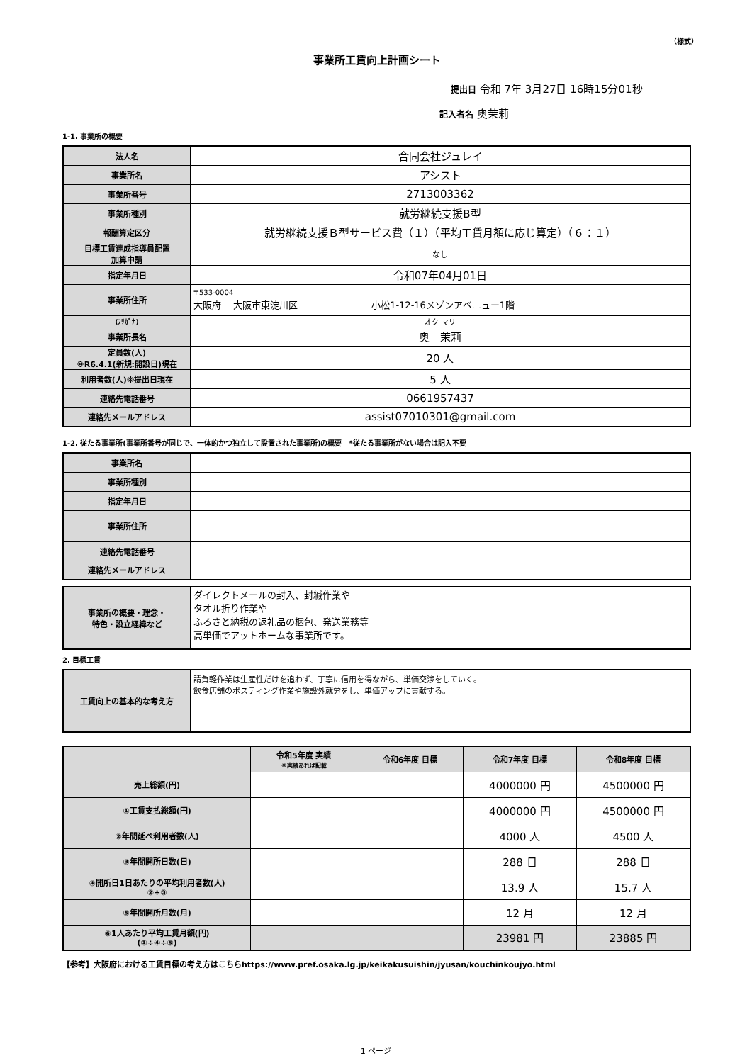（様式）
事業所工賃向上計画シート
提出日 令和 7年 3月27日 16時15分01秒
記入者名 奥茉莉
1-1. 事業所の概要
| 法人名 | 合同会社ジュレイ |
| 事業所名 | アシスト |
| 事業所番号 | 2713003362 |
| 事業所種別 | 就労継続支援B型 |
| 報酬算定区分 | 就労継続支援Ｂ型サービス費（１）（平均工賃月額に応じ算定）（６：１） |
| 目標工賃達成指導員配置 加算申請 | なし |
| 指定年月日 | 令和07年04月01日 |
| 事業所住所 | 〒533-0004 大阪府 大阪市東淀川区 小松1-12-16メゾンアベニュー1階 |
| (ﾌﾘｶﾞﾅ) | オク マリ |
| 事業所長名 | 奥 茉莉 |
| 定員数(人) ※R6.4.1(新規:開設日)現在 | 20 人 |
| 利用者数(人)※提出日現在 | 5 人 |
| 連絡先電話番号 | 0661957437 |
| 連絡先メールアドレス | assist07010301@gmail.com |
1-2. 従たる事業所(事業所番号が同じで、一体的かつ独立して設置された事業所)の概要　*従たる事業所がない場合は記入不要
| 事業所名 | |
| 事業所種別 | |
| 指定年月日 | |
| 事業所住所 | |
| 連絡先電話番号 | |
| 連絡先メールアドレス | |
| 事業所の概要・理念・ 特色・設立経緯など | ダイレクトメールの封入、封緘作業や タオル折り作業や ふるさと納税の返礼品の梱包、発送業務等 高単価でアットホームな事業所です。 |
2. 目標工賃
| 工賃向上の基本的な考え方 | 請負軽作業は生産性だけを追わず、丁寧に信用を得ながら、単価交渉をしていく。 飲食店舗のポスティング作業や施設外就労をし、単価アップに貢献する。 |
| | 令和5年度 実績 ※実績あれば記載 | 令和6年度 目標 | 令和7年度 目標 | 令和8年度 目標 |
| --- | --- | --- | --- | --- |
| 売上総額(円) | | | 4000000 円 | 4500000 円 |
| ①工賃支払総額(円) | | | 4000000 円 | 4500000 円 |
| ②年間延べ利用者数(人) | | | 4000 人 | 4500 人 |
| ③年間開所日数(日) | | | 288 日 | 288 日 |
| ④開所日1日あたりの平均利用者数(人) ②÷③ | | | 13.9 人 | 15.7 人 |
| ⑤年間開所月数(月) | | | 12 月 | 12 月 |
| ⑥1人あたり平均工賃月額(円) (①÷④÷⑤) | | | 23981 円 | 23885 円 |
【参考】大阪府における工賃目標の考え方はこちらhttps://www.pref.osaka.lg.jp/keikakusuishin/jyusan/kouchinkoujyo.html
1 ページ